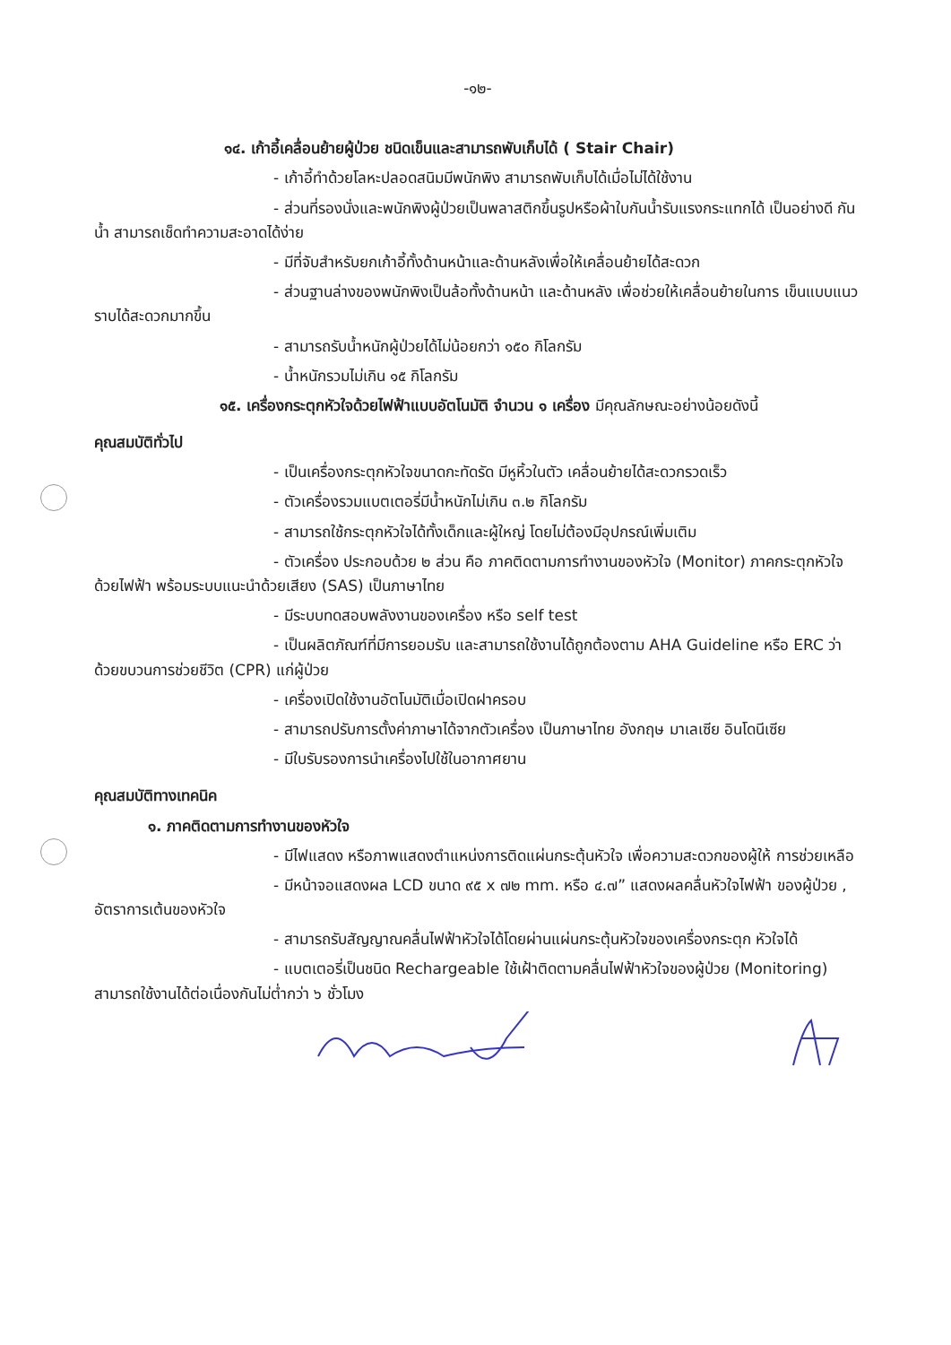-๑๒-
๑๔. เก้าอี้เคลื่อนย้ายผู้ป่วย ชนิดเข็นและสามารถพับเก็บได้ ( Stair Chair)
- เก้าอี้ทำด้วยโลหะปลอดสนิมมีพนักพิง สามารถพับเก็บได้เมื่อไม่ได้ใช้งาน
- ส่วนที่รองนั่งและพนักพิงผู้ป่วยเป็นพลาสติกขึ้นรูปหรือผ้าใบกันน้ำรับแรงกระแทกได้ เป็นอย่างดี กันน้ำ สามารถเช็ดทำความสะอาดได้ง่าย
- มีที่จับสำหรับยกเก้าอี้ทั้งด้านหน้าและด้านหลังเพื่อให้เคลื่อนย้ายได้สะดวก
- ส่วนฐานล่างของพนักพิงเป็นล้อทั้งด้านหน้า และด้านหลัง เพื่อช่วยให้เคลื่อนย้ายในการ เข็นแบบแนวราบได้สะดวกมากขึ้น
- สามารถรับน้ำหนักผู้ป่วยได้ไม่น้อยกว่า ๑๕๐ กิโลกรัม
- น้ำหนักรวมไม่เกิน ๑๕ กิโลกรัม
๑๕. เครื่องกระตุกหัวใจด้วยไฟฟ้าแบบอัตโนมัติ จำนวน ๑ เครื่อง มีคุณลักษณะอย่างน้อยดังนี้
คุณสมบัติทั่วไป
- เป็นเครื่องกระตุกหัวใจขนาดกะทัดรัด มีหูหิ้วในตัว เคลื่อนย้ายได้สะดวกรวดเร็ว
- ตัวเครื่องรวมแบตเตอรี่มีน้ำหนักไม่เกิน ๓.๒ กิโลกรัม
- สามารถใช้กระตุกหัวใจได้ทั้งเด็กและผู้ใหญ่ โดยไม่ต้องมีอุปกรณ์เพิ่มเติม
- ตัวเครื่อง ประกอบด้วย ๒ ส่วน คือ ภาคติดตามการทำงานของหัวใจ (Monitor) ภาคกระตุกหัวใจด้วยไฟฟ้า พร้อมระบบแนะนำด้วยเสียง (SAS) เป็นภาษาไทย
- มีระบบทดสอบพลังงานของเครื่อง หรือ self test
- เป็นผลิตภัณฑ์ที่มีการยอมรับ และสามารถใช้งานได้ถูกต้องตาม AHA Guideline หรือ ERC ว่าด้วยขบวนการช่วยชีวิต (CPR) แก่ผู้ป่วย
- เครื่องเปิดใช้งานอัตโนมัติเมื่อเปิดฝาครอบ
- สามารถปรับการตั้งค่าภาษาได้จากตัวเครื่อง เป็นภาษาไทย อังกฤษ มาเลเซีย อินโดนีเซีย
- มีใบรับรองการนำเครื่องไปใช้ในอากาศยาน
คุณสมบัติทางเทคนิค
๑. ภาคติดตามการทำงานของหัวใจ
- มีไฟแสดง หรือภาพแสดงตำแหน่งการติดแผ่นกระตุ้นหัวใจ เพื่อความสะดวกของผู้ให้ การช่วยเหลือ
- มีหน้าจอแสดงผล LCD ขนาด ๙๕ x ๗๒ mm. หรือ ๔.๗” แสดงผลคลื่นหัวใจไฟฟ้า ของผู้ป่วย , อัตราการเต้นของหัวใจ
- สามารถรับสัญญาณคลื่นไฟฟ้าหัวใจได้โดยผ่านแผ่นกระตุ้นหัวใจของเครื่องกระตุก หัวใจได้
- แบตเตอรี่เป็นชนิด Rechargeable ใช้เฝ้าติดตามคลื่นไฟฟ้าหัวใจของผู้ป่วย (Monitoring) สามารถใช้งานได้ต่อเนื่องกันไม่ต่ำกว่า ๖ ชั่วโมง